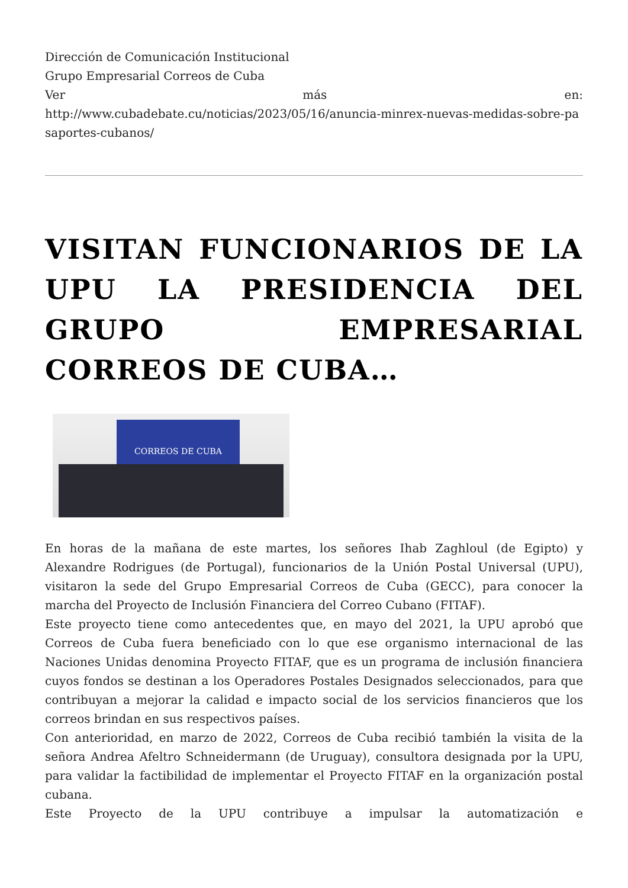Dirección de Comunicación Institucional
Grupo Empresarial Correos de Cuba
Ver más en:
http://www.cubadebate.cu/noticias/2023/05/16/anuncia-minrex-nuevas-medidas-sobre-pasaportes-cubanos/
VISITAN FUNCIONARIOS DE LA UPU LA PRESIDENCIA DEL GRUPO EMPRESARIAL CORREOS DE CUBA…
CORREOS DE CUBA
En horas de la mañana de este martes, los señores Ihab Zaghloul (de Egipto) y Alexandre Rodrigues (de Portugal), funcionarios de la Unión Postal Universal (UPU), visitaron la sede del Grupo Empresarial Correos de Cuba (GECC), para conocer la marcha del Proyecto de Inclusión Financiera del Correo Cubano (FITAF).
Este proyecto tiene como antecedentes que, en mayo del 2021, la UPU aprobó que Correos de Cuba fuera beneficiado con lo que ese organismo internacional de las Naciones Unidas denomina Proyecto FITAF, que es un programa de inclusión financiera cuyos fondos se destinan a los Operadores Postales Designados seleccionados, para que contribuyan a mejorar la calidad e impacto social de los servicios financieros que los correos brindan en sus respectivos países.
Con anterioridad, en marzo de 2022, Correos de Cuba recibió también la visita de la señora Andrea Afeltro Schneidermann (de Uruguay), consultora designada por la UPU, para validar la factibilidad de implementar el Proyecto FITAF en la organización postal cubana.
Este Proyecto de la UPU contribuye a impulsar la automatización e